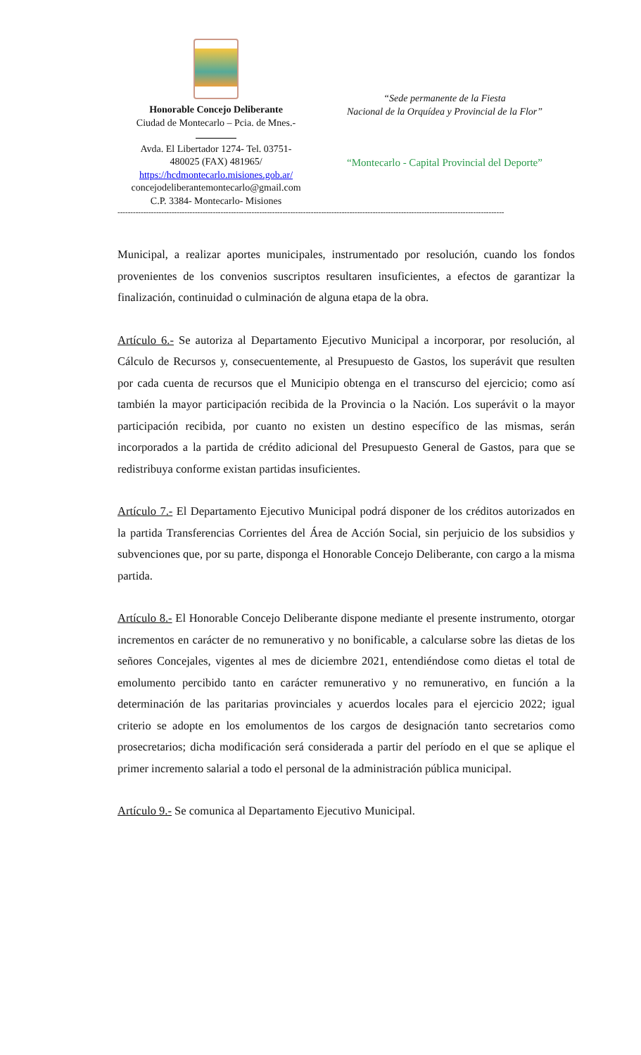Honorable Concejo Deliberante
Ciudad de Montecarlo – Pcia. de Mnes.-
Avda. El Libertador 1274- Tel. 03751-
480025 (FAX) 481965/
https://hcdmontecarlo.misiones.gob.ar/
concejodeliberantemontecarlo@gmail.com
C.P. 3384- Montecarlo- Misiones
“Sede permanente de la Fiesta
Nacional de la Orquídea y Provincial de la Flor”
“Montecarlo - Capital Provincial del Deporte”
------------------------------------------------------------------------------------------------------------------------------------------------------
Municipal, a realizar aportes municipales, instrumentado por resolución, cuando los fondos provenientes de los convenios suscriptos resultaren insuficientes, a efectos de garantizar la finalización, continuidad o culminación de alguna etapa de la obra.
Artículo 6.- Se autoriza al Departamento Ejecutivo Municipal a incorporar, por resolución, al Cálculo de Recursos y, consecuentemente, al Presupuesto de Gastos, los superávit que resulten por cada cuenta de recursos que el Municipio obtenga en el transcurso del ejercicio; como así también la mayor participación recibida de la Provincia o la Nación. Los superávit o la mayor participación recibida, por cuanto no existen un destino específico de las mismas, serán incorporados a la partida de crédito adicional del Presupuesto General de Gastos, para que se redistribuya conforme existan partidas insuficientes.
Artículo 7.- El Departamento Ejecutivo Municipal podrá disponer de los créditos autorizados en la partida Transferencias Corrientes del Área de Acción Social, sin perjuicio de los subsidios y subvenciones que, por su parte, disponga el Honorable Concejo Deliberante, con cargo a la misma partida.
Artículo 8.- El Honorable Concejo Deliberante dispone mediante el presente instrumento, otorgar incrementos en carácter de no remunerativo y no bonificable, a calcularse sobre las dietas de los señores Concejales, vigentes al mes de diciembre 2021, entendiéndose como dietas el total de emolumento percibido tanto en carácter remunerativo y no remunerativo, en función a la determinación de las paritarias provinciales y acuerdos locales para el ejercicio 2022; igual criterio se adopte en los emolumentos de los cargos de designación tanto secretarios como prosecretarios; dicha modificación será considerada a partir del período en el que se aplique el primer incremento salarial a todo el personal de la administración pública municipal.
Artículo 9.- Se comunica al Departamento Ejecutivo Municipal.